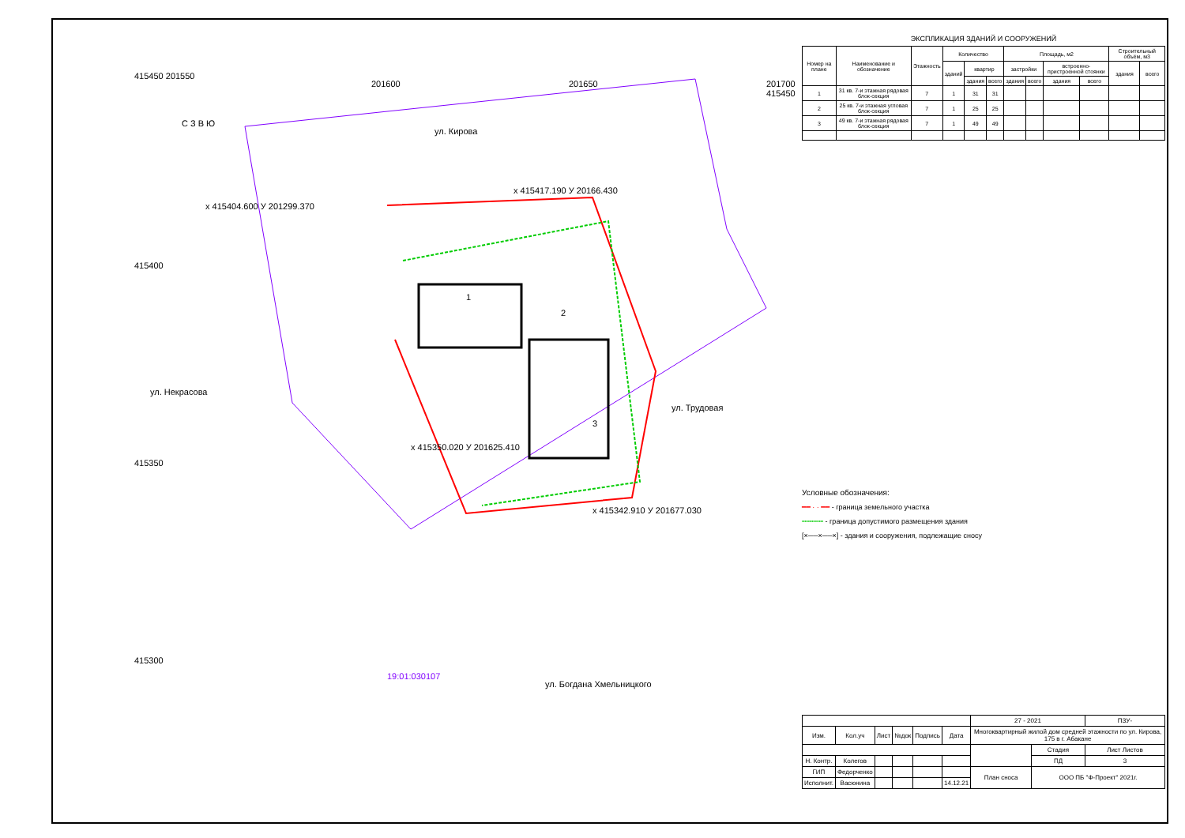415450 201550
415400
415350
415300
201600 201650 201700 415450
С З В Ю
ул. Кирова
ул. Некрасова
ул. Трудовая
ул. Богдана Хмельницкого
19:01:030107
х 415404.600 У 201299.370
х 415417.190 У 20166.430
х 415342.910 У 201677.030
х 415350.020 У 201625.410
1
2
3
ЭКСПЛИКАЦИЯ ЗДАНИЙ И СООРУЖЕНИЙ
| Номер на плане | Наименование и обозначение | Этажность | Количество | | | Площадь, м2 | | | | Строительный объём, м3 | |
| --- | --- | --- | --- | --- | --- | --- | --- | --- | --- | --- | --- |
| | | | зданий | квартир | | застройки | | встроенно-пристроенной стоянки | | здания | всего |
| | | | | здания | всего | здания | всего | здания | всего | | |
| 1 | 31 кв. 7-и этажная рядовая блок-секция | 7 | 1 | 31 | 31 | | | | | | |
| 2 | 25 кв. 7-и этажная угловая блок-секция | 7 | 1 | 25 | 25 | | | | | | |
| 3 | 49 кв. 7-и этажная рядовая блок-секция | 7 | 1 | 49 | 49 | | | | | | |
Условные обозначения:
━━ · · ━━ - граница земельного участка
┅┅┅┅┅ - граница допустимого размещения здания
[×──×──×] - здания и сооружения, подлежащие сносу
| | | | | | | 27 - 2021 | | ПЗУ- |
| Изм. | Кол.уч | Лист | №док | Подпись | Дата | Многоквартирный жилой дом средней этажности по ул. Кирова, 175 в г. Абакане | | |
| | | | | | | | Стадия | Лист Листов |
| Н. Контр. | Колегов | | | | | | ПД | 3 |
| ГИП | Федорченко | | | | | План сноса | ООО ПБ "Ф-Проект" 2021г. | |
| Исполнит. | Васюнина | | | | 14.12.21 | | | |